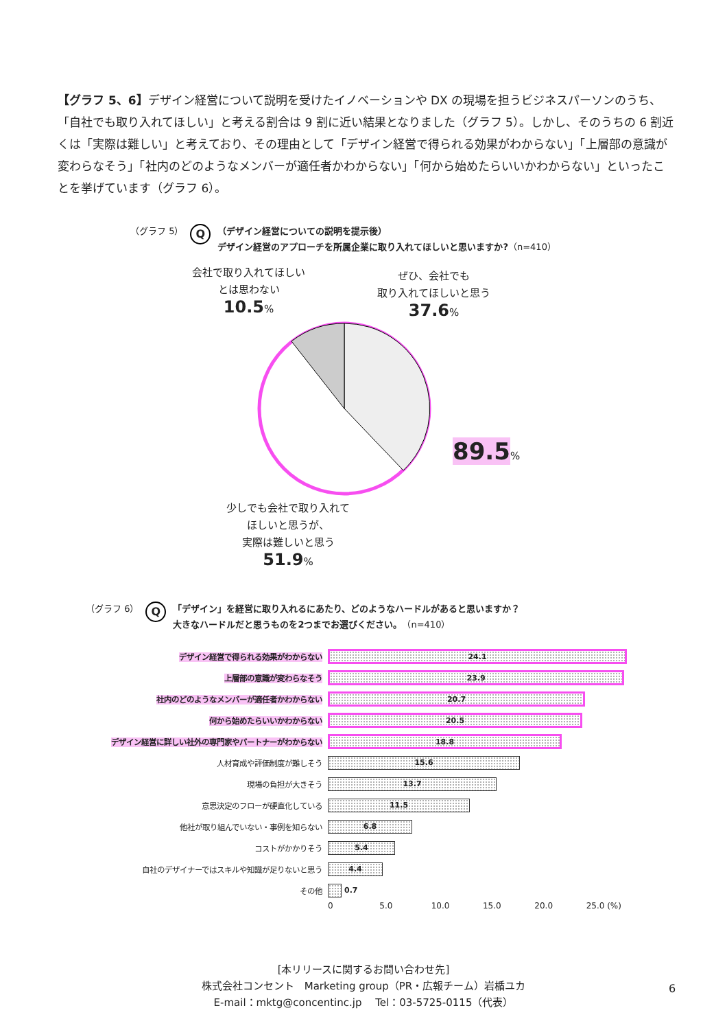【グラフ 5、6】デザイン経営について説明を受けたイノベーションや DX の現場を担うビジネスパーソンのうち、「自社でも取り入れてほしい」と考える割合は 9 割に近い結果となりました（グラフ 5）。しかし、そのうちの 6 割近くは「実際は難しい」と考えており、その理由として「デザイン経営で得られる効果がわからない」「上層部の意識が変わらなそう」「社内のどのようなメンバーが適任者かわからない」「何から始めたらいいかわからない」といったことを挙げています（グラフ 6）。
（グラフ 5） Q
（デザイン経営についての説明を提示後）
デザイン経営のアプローチを所属企業に取り入れてほしいと思いますか?（n=410）
会社で取り入れてほしい
とは思わない
10.5%
ぜひ、会社でも
取り入れてほしいと思う
37.6%
89.5%
少しでも会社で取り入れて
ほしいと思うが、
実際は難しいと思う
51.9%
（グラフ 6） Q
「デザイン」を経営に取り入れるにあたり、どのようなハードルがあると思いますか？
大きなハードルだと思うものを2つまでお選びください。（n=410）
デザイン経営で得られる効果がわからない
24.1
上層部の意識が変わらなそう
23.9
社内のどのようなメンバーが適任者かわからない
20.7
何から始めたらいいかわからない
20.5
デザイン経営に詳しい社外の専門家やパートナーがわからない
18.8
人材育成や評価制度が難しそう
15.6
現場の負担が大きそう
13.7
意思決定のフローが硬直化している
11.5
他社が取り組んでいない・事例を知らない
6.8
コストがかかりそう
5.4
自社のデザイナーではスキルや知識が足りないと思う
4.4
その他 0.7
0 5.0 10.0 15.0 20.0 25.0 (%)
[本リリースに関するお問い合わせ先]
株式会社コンセント　Marketing group（PR・広報チーム）岩楯ユカ
E-mail：mktg@concentinc.jp　 Tel：03-5725-0115（代表）
6